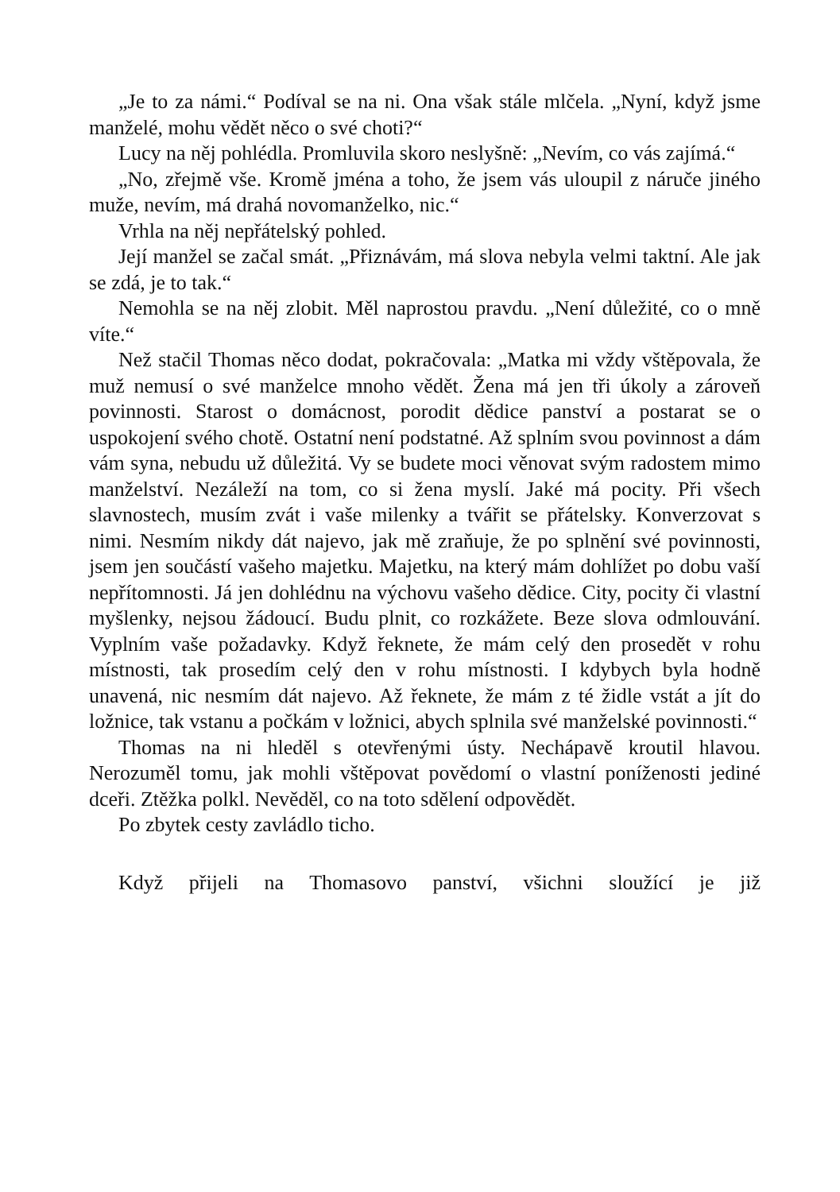„Je to za námi.“ Podíval se na ni. Ona však stále mlčela. „Nyní, když jsme manželé, mohu vědět něco o své choti?“
Lucy na něj pohlédla. Promluvila skoro neslyšně: „Nevím, co vás zajímá.“
„No, zřejmě vše. Kromě jména a toho, že jsem vás uloupil z náruče jiného muže, nevím, má drahá novomanželko, nic.“
Vrhla na něj nepřátelský pohled.
Její manžel se začal smát. „Přiznávám, má slova nebyla velmi taktní. Ale jak se zdá, je to tak.“
Nemohla se na něj zlobit. Měl naprostou pravdu. „Není důležité, co o mně víte.“
Než stačil Thomas něco dodat, pokračovala: „Matka mi vždy vštěpovala, že muž nemusí o své manželce mnoho vědět. Žena má jen tři úkoly a zároveň povinnosti. Starost o domácnost, porodit dědice panství a postarat se o uspokojení svého chotě. Ostatní není podstatné. Až splním svou povinnost a dám vám syna, nebudu už důležitá. Vy se budete moci věnovat svým radostem mimo manželství. Nezáleží na tom, co si žena myslí. Jaké má pocity. Při všech slavnostech, musím zvát i vaše milenky a tvářit se přátelsky. Konverzovat s nimi. Nesmím nikdy dát najevo, jak mě zraňuje, že po splnění své povinnosti, jsem jen součástí vašeho majetku. Majetku, na který mám dohlížet po dobu vaší nepřítomnosti. Já jen dohlédnu na výchovu vašeho dědice. City, pocity či vlastní myšlenky, nejsou žádoucí. Budu plnit, co rozkážete. Beze slova odmlouvání. Vyplním vaše požadavky. Když řeknete, že mám celý den prosedět v rohu místnosti, tak prosedím celý den v rohu místnosti. I kdybych byla hodně unavená, nic nesmím dát najevo. Až řeknete, že mám z té židle vstát a jít do ložnice, tak vstanu a počkám v ložnici, abych splnila své manželské povinnosti.“
Thomas na ni hleděl s otevřenými ústy. Nechápavě kroutil hlavou. Nerozuměl tomu, jak mohli vštěpovat povědomí o vlastní poníženosti jediné dceři. Ztěžka polkl. Nevěděl, co na toto sdělení odpovědět.
Po zbytek cesty zavládlo ticho.
Když přijeli na Thomasovo panství, všichni sloužící je již